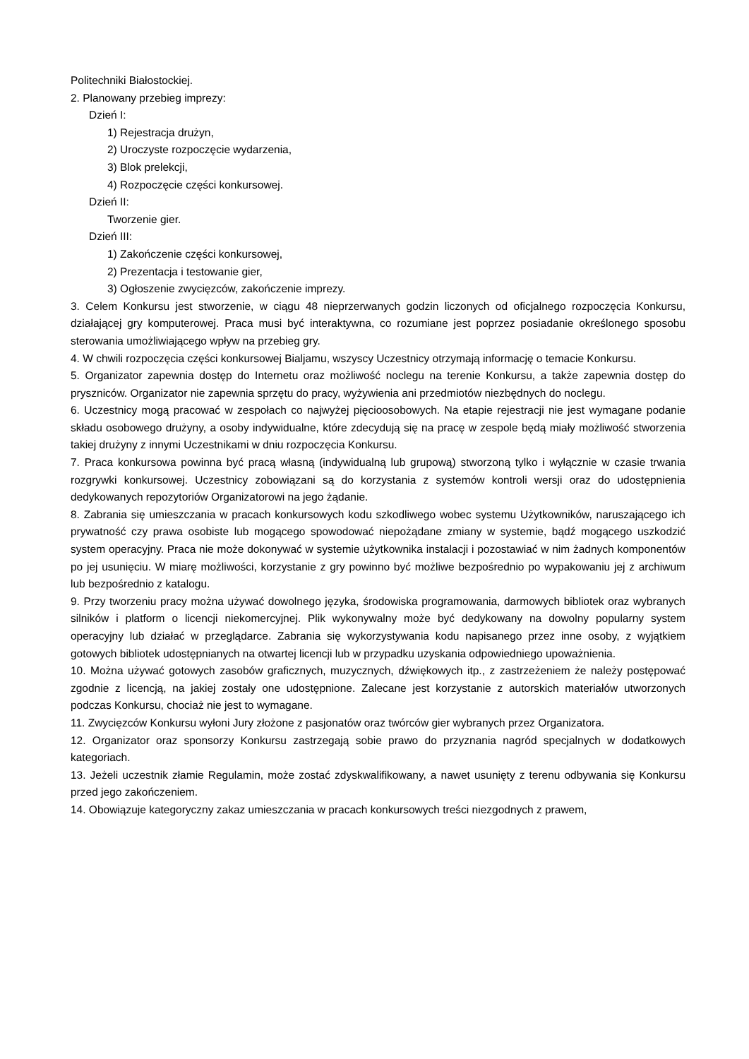Politechniki Białostockiej.
2. Planowany przebieg imprezy:
Dzień I:
1) Rejestracja drużyn,
2) Uroczyste rozpoczęcie wydarzenia,
3) Blok prelekcji,
4) Rozpoczęcie części konkursowej.
Dzień II:
Tworzenie gier.
Dzień III:
1) Zakończenie części konkursowej,
2) Prezentacja i testowanie gier,
3) Ogłoszenie zwycięzców, zakończenie imprezy.
3. Celem Konkursu jest stworzenie, w ciągu 48 nieprzerwanych godzin liczonych od oficjalnego rozpoczęcia Konkursu, działającej gry komputerowej. Praca musi być interaktywna, co rozumiane jest poprzez posiadanie określonego sposobu sterowania umożliwiającego wpływ na przebieg gry.
4. W chwili rozpoczęcia części konkursowej Bialjamu, wszyscy Uczestnicy otrzymają informację o temacie Konkursu.
5. Organizator zapewnia dostęp do Internetu oraz możliwość noclegu na terenie Konkursu, a także zapewnia dostęp do pryszniców. Organizator nie zapewnia sprzętu do pracy, wyżywienia ani przedmiotów niezbędnych do noclegu.
6. Uczestnicy mogą pracować w zespołach co najwyżej pięcioosobowych. Na etapie rejestracji nie jest wymagane podanie składu osobowego drużyny, a osoby indywidualne, które zdecydują się na pracę w zespole będą miały możliwość stworzenia takiej drużyny z innymi Uczestnikami w dniu rozpoczęcia Konkursu.
7. Praca konkursowa powinna być pracą własną (indywidualną lub grupową) stworzoną tylko i wyłącznie w czasie trwania rozgrywki konkursowej. Uczestnicy zobowiązani są do korzystania z systemów kontroli wersji oraz do udostępnienia dedykowanych repozytoriów Organizatorowi na jego żądanie.
8. Zabrania się umieszczania w pracach konkursowych kodu szkodliwego wobec systemu Użytkowników, naruszającego ich prywatność czy prawa osobiste lub mogącego spowodować niepożądane zmiany w systemie, bądź mogącego uszkodzić system operacyjny. Praca nie może dokonywać w systemie użytkownika instalacji i pozostawiać w nim żadnych komponentów po jej usunięciu. W miarę możliwości, korzystanie z gry powinno być możliwe bezpośrednio po wypakowaniu jej z archiwum lub bezpośrednio z katalogu.
9. Przy tworzeniu pracy można używać dowolnego języka, środowiska programowania, darmowych bibliotek oraz wybranych silników i platform o licencji niekomercyjnej. Plik wykonywalny może być dedykowany na dowolny popularny system operacyjny lub działać w przeglądarce. Zabrania się wykorzystywania kodu napisanego przez inne osoby, z wyjątkiem gotowych bibliotek udostępnianych na otwartej licencji lub w przypadku uzyskania odpowiedniego upoważnienia.
10. Można używać gotowych zasobów graficznych, muzycznych, dźwiękowych itp., z zastrzeżeniem że należy postępować zgodnie z licencją, na jakiej zostały one udostępnione. Zalecane jest korzystanie z autorskich materiałów utworzonych podczas Konkursu, chociaż nie jest to wymagane.
11. Zwycięzców Konkursu wyłoni Jury złożone z pasjonatów oraz twórców gier wybranych przez Organizatora.
12. Organizator oraz sponsorzy Konkursu zastrzegają sobie prawo do przyznania nagród specjalnych w dodatkowych kategoriach.
13. Jeżeli uczestnik złamie Regulamin, może zostać zdyskwalifikowany, a nawet usunięty z terenu odbywania się Konkursu przed jego zakończeniem.
14. Obowiązuje kategoryczny zakaz umieszczania w pracach konkursowych treści niezgodnych z prawem,